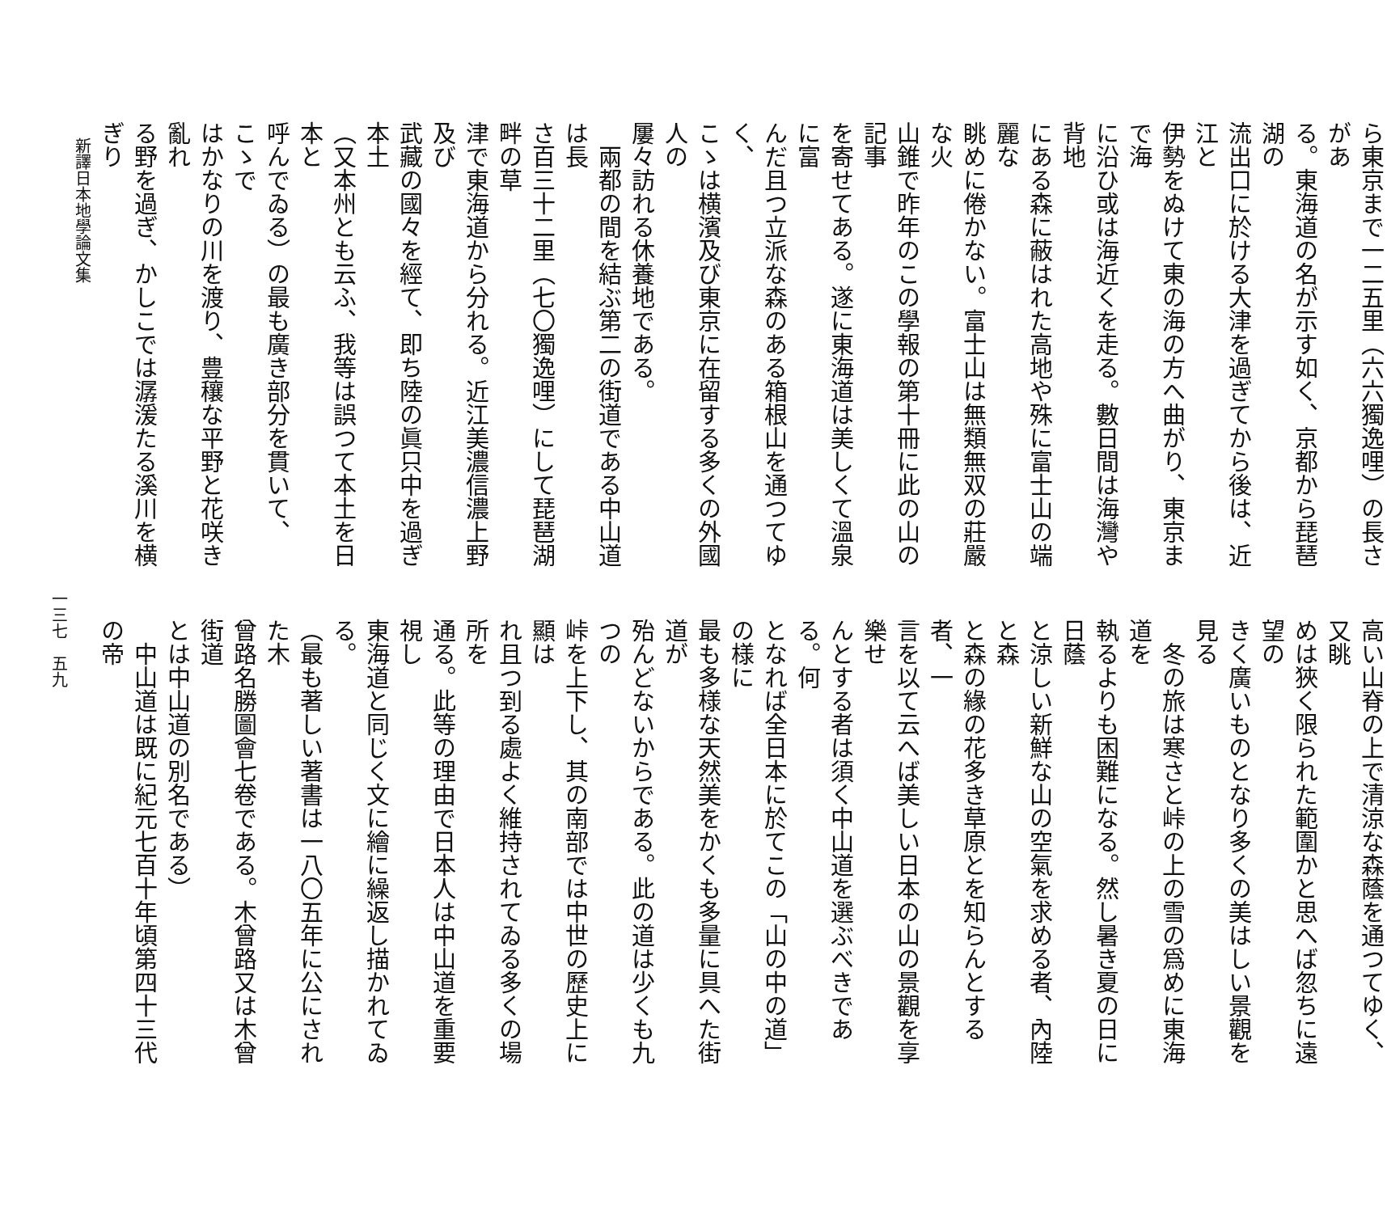ら東京まで一二五里（六六獨逸哩）の長さがあ
る。東海道の名が示す如く、京都から琵琶湖の
流出口に於ける大津を過ぎてから後は、近江と
伊勢をぬけて東の海の方へ曲がり、東京まで海
に沿ひ或は海近くを走る。數日間は海灣や背地
にある森に蔽はれた高地や殊に富士山の端麗な
眺めに倦かない。富士山は無類無双の莊嚴な火
山錐で昨年のこの學報の第十冊に此の山の記事
を寄せてある。遂に東海道は美しくて溫泉に富
んだ且つ立派な森のある箱根山を通つてゆく、
こゝは横濱及び東京に在留する多くの外國人の
屢々訪れる休養地である。
　兩都の間を結ぶ第二の街道である中山道は長
さ百三十二里（七〇獨逸哩）にして琵琶湖畔の草
津で東海道から分れる。近江美濃信濃上野及び
武藏の國々を經て、即ち陸の眞只中を過ぎ本土
（又本州とも云ふ、我等は誤つて本土を日本と
呼んでゐる）の最も廣き部分を貫いて、こゝで
はかなりの川を渡り、豊穰な平野と花咲き亂れ
る野を過ぎ、かしこでは潺湲たる溪川を横ぎり
高い山脊の上で清涼な森蔭を通つてゆく、又眺
めは狹く限られた範圍かと思へば忽ちに遠望の
きく廣いものとなり多くの美はしい景觀を見る
　冬の旅は寒さと峠の上の雪の爲めに東海道を
執るよりも困難になる。然し暑き夏の日に日蔭
と涼しい新鮮な山の空氣を求める者、內陸と森
と森の緣の花多き草原とを知らんとする者、一
言を以て云へば美しい日本の山の景觀を享樂せ
んとする者は須く中山道を選ぶべきである。何
となれば全日本に於てこの「山の中の道」の様に
最も多様な天然美をかくも多量に具へた街道が
殆んどないからである。此の道は少くも九つの
峠を上下し、其の南部では中世の歷史上に顯は
れ且つ到る處よく維持されてゐる多くの場所を
通る。此等の理由で日本人は中山道を重要視し
東海道と同じく文に繪に繰返し描かれてゐる。
（最も著しい著書は一八〇五年に公にされた木
曾路名勝圖會七卷である。木曾路又は木曾街道
とは中山道の別名である）
　中山道は既に紀元七百十年頃第四十三代の帝
新譯日本地學論文集
一三七　五九